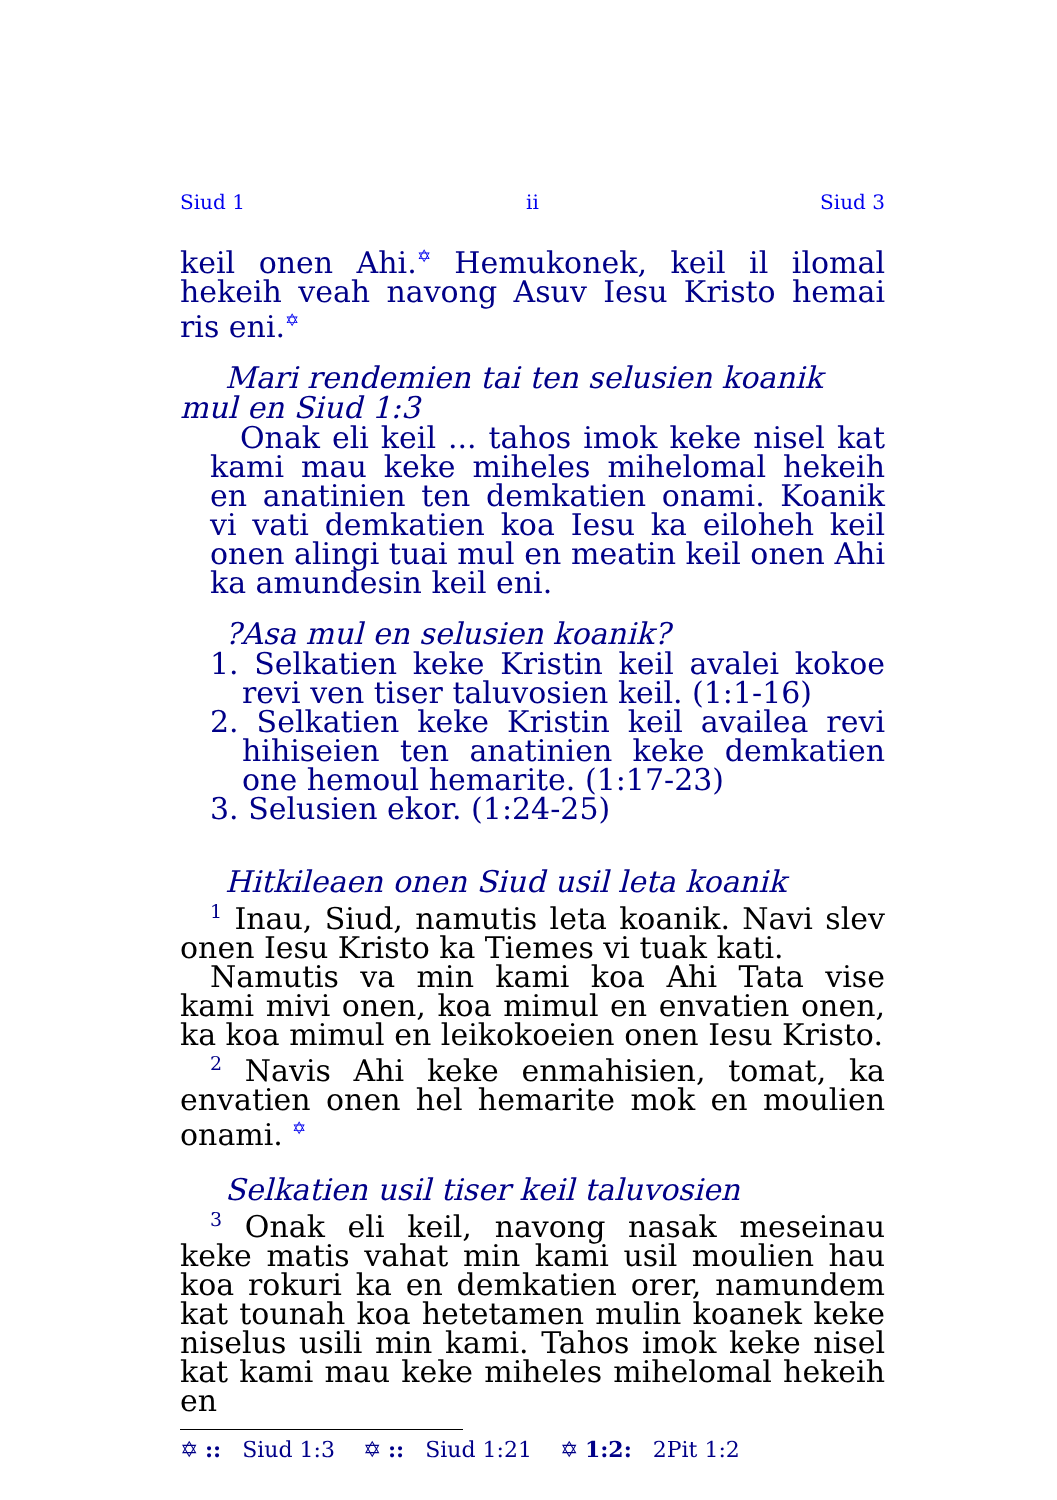Siud 1 ii Siud 3
keil onen Ahi.✡ Hemukonek, keil il ilomal hekeih veah navong Asuv Iesu Kristo hemai ris eni.✡
Mari rendemien tai ten selusien koanik mul en Siud 1:3
Onak eli keil ... tahos imok keke nisel kat kami mau keke miheles mihelomal hekeih en anatinien ten demkatien onami. Koanik vi vati demkatien koa Iesu ka eiloheh keil onen alingi tuai mul en meatin keil onen Ahi ka amundesin keil eni.
?Asa mul en selusien koanik?
1. Selkatien keke Kristin keil avalei kokoe revi ven tiser taluvosien keil. (1:1-16)
2. Selkatien keke Kristin keil availea revi hihiseien ten anatinien keke demkatien one hemoul hemarite. (1:17-23)
3. Selusien ekor. (1:24-25)
Hitkileaen onen Siud usil leta koanik
<sup>1</sup> Inau, Siud, namutis leta koanik. Navi slev onen Iesu Kristo ka Tiemes vi tuak kati.
Namutis va min kami koa Ahi Tata vise kami mivi onen, koa mimul en envatien onen, ka koa mimul en leikokoeien onen Iesu Kristo.
<sup>2</sup> Navis Ahi keke enmahisien, tomat, ka envatien onen hel hemarite mok en moulien onami. ✡
Selkatien usil tiser keil taluvosien
<sup>3</sup> Onak eli keil, navong nasak meseinau keke matis vahat min kami usil moulien hau koa rokuri ka en demkatien orer, namundem kat tounah koa hetetamen mulin koanek keke niselus usili min kami. Tahos imok keke nisel kat kami mau keke miheles mihelomal hekeih en
✡ :: Siud 1:3 ✡ :: Siud 1:21 ✡ 1:2: 2Pit 1:2